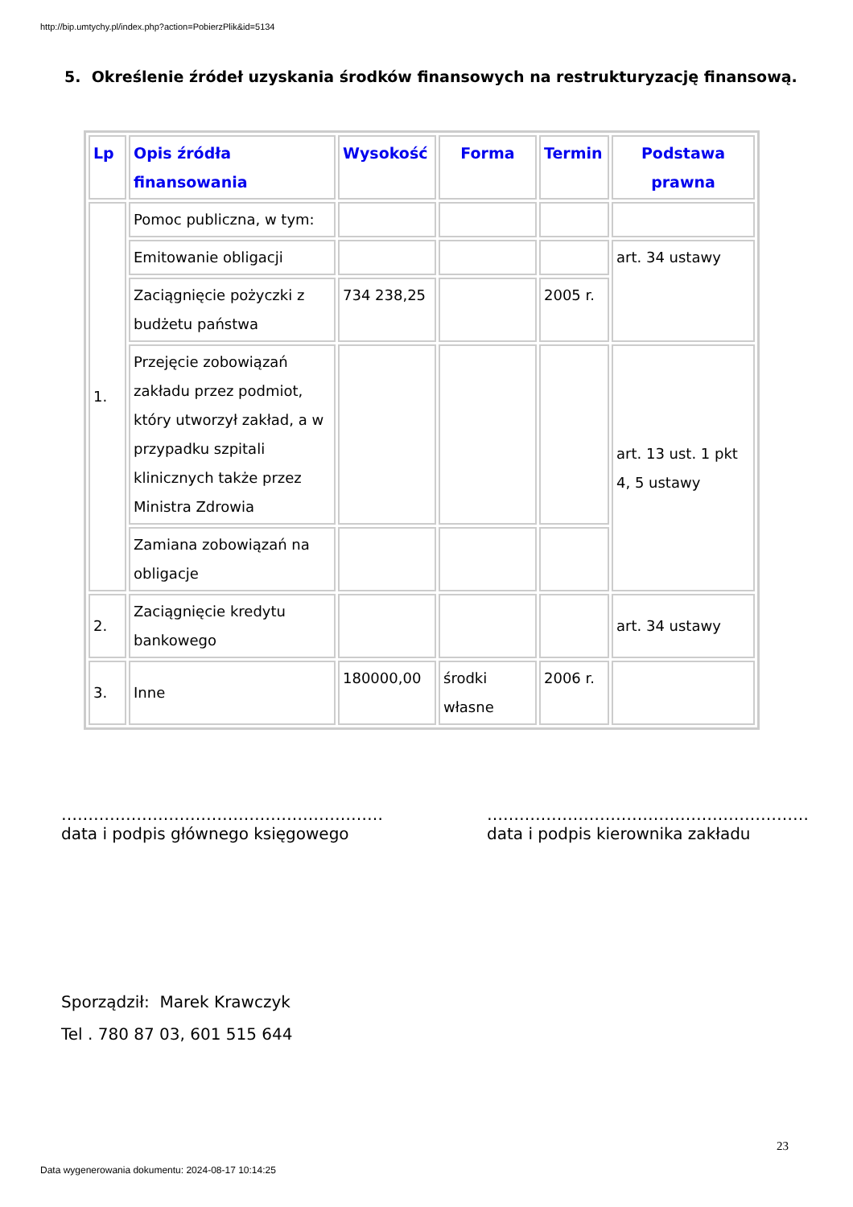http://bip.umtychy.pl/index.php?action=PobierzPlik&id=5134
5. Określenie źródeł uzyskania środków finansowych na restrukturyzację finansową.
| Lp | Opis źródła finansowania | Wysokość | Forma | Termin | Podstawa prawna |
| --- | --- | --- | --- | --- | --- |
| 1. | Pomoc publiczna, w tym: | | | | |
| | Emitowanie obligacji | | | | art. 34 ustawy |
| | Zaciągnięcie pożyczki z budżetu państwa | 734 238,25 | | 2005 r. | |
| | Przejęcie zobowiązań zakładu przez podmiot, który utworzył zakład, a w przypadku szpitali klinicznych także przez Ministra Zdrowia | | | | art. 13 ust. 1 pkt 4, 5 ustawy |
| | Zamiana zobowiązań na obligacje | | | | |
| 2. | Zaciągnięcie kredytu bankowego | | | | art. 34 ustawy |
| 3. | Inne | 180000,00 | środki własne | 2006 r. | |
……………………………………………………
data i podpis głównego księgowego
……………………………………………………
data i podpis kierownika zakładu
Sporządził: Marek Krawczyk
Tel . 780 87 03, 601 515 644
23
Data wygenerowania dokumentu: 2024-08-17 10:14:25